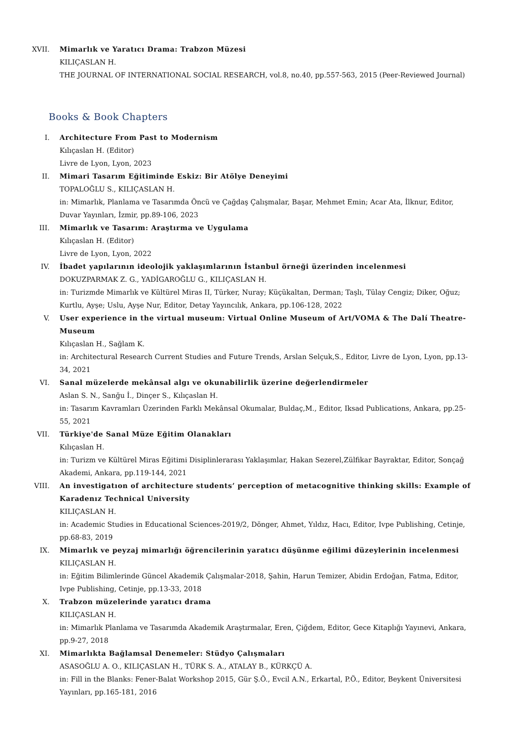XVII. Mimarlık ve Yaratıcı Drama: Trabzon Müzesi
KILIÇASLAN H.
THE JOURNAL OF INTERNATIONAL SOCIAL RESEARCH, vol.8, no.40, pp.557-563, 2015 (Peer-Reviewed Journal)
Books & Book Chapters
I. Architecture From Past to Modernism
Kılıçaslan H. (Editor)
Livre de Lyon, Lyon, 2023
II. Mimari Tasarım Eğitiminde Eskiz: Bir Atölye Deneyimi
TOPALOĞLU S., KILIÇASLAN H.
in: Mimarlık, Planlama ve Tasarımda Öncü ve Çağdaş Çalışmalar, Başar, Mehmet Emin; Acar Ata, İlknur, Editor, Duvar Yayınları, İzmir, pp.89-106, 2023
III. Mimarlık ve Tasarım: Araştırma ve Uygulama
Kılıçaslan H. (Editor)
Livre de Lyon, Lyon, 2022
IV. İbadet yapılarının ideolojik yaklaşımlarının İstanbul örneği üzerinden incelenmesi
DOKUZPARMAK Z. G., YADİGAROĞLU G., KILIÇASLAN H.
in: Turizmde Mimarlık ve Kültürel Miras II, Türker, Nuray; Küçükaltan, Derman; Taşlı, Tülay Cengiz; Diker, Oğuz; Kurtlu, Ayşe; Uslu, Ayşe Nur, Editor, Detay Yayıncılık, Ankara, pp.106-128, 2022
V. User experience in the virtual museum: Virtual Online Museum of Art/VOMA & The Dalí Theatre-Museum
Kılıçaslan H., Sağlam K.
in: Architectural Research Current Studies and Future Trends, Arslan Selçuk,S., Editor, Livre de Lyon, Lyon, pp.13-34, 2021
VI. Sanal müzelerde mekânsal algı ve okunabilirlik üzerine değerlendirmeler
Aslan S. N., Sanğu İ., Dinçer S., Kılıçaslan H.
in: Tasarım Kavramları Üzerinden Farklı Mekânsal Okumalar, Buldaç,M., Editor, Iksad Publications, Ankara, pp.25-55, 2021
VII. Türkiye'de Sanal Müze Eğitim Olanakları
Kılıçaslan H.
in: Turizm ve Kültürel Miras Eğitimi Disiplinlerarası Yaklaşımlar, Hakan Sezerel,Zülfikar Bayraktar, Editor, Sonçağ Akademi, Ankara, pp.119-144, 2021
VIII. An investigatıon of architecture students’ perception of metacognitive thinking skills: Example of Karadenız Technical University
KILIÇASLAN H.
in: Academic Studies in Educational Sciences-2019/2, Dönger, Ahmet, Yıldız, Hacı, Editor, Ivpe Publishing, Cetinje, pp.68-83, 2019
IX. Mimarlık ve peyzaj mimarlığı öğrencilerinin yaratıcı düşünme eğilimi düzeylerinin incelenmesi
KILIÇASLAN H.
in: Eğitim Bilimlerinde Güncel Akademik Çalışmalar-2018, Şahin, Harun Temizer, Abidin Erdoğan, Fatma, Editor, Ivpe Publishing, Cetinje, pp.13-33, 2018
X. Trabzon müzelerinde yaratıcı drama
KILIÇASLAN H.
in: Mimarlık Planlama ve Tasarımda Akademik Araştırmalar, Eren, Çiğdem, Editor, Gece Kitaplığı Yayınevi, Ankara, pp.9-27, 2018
XI. Mimarlıkta Bağlamsal Denemeler: Stüdyo Çalışmaları
ASASOĞLU A. O., KILIÇASLAN H., TÜRK S. A., ATALAY B., KÜRKÇÜ A.
in: Fill in the Blanks: Fener-Balat Workshop 2015, Gür Ş.Ö., Evcil A.N., Erkartal, P.Ö., Editor, Beykent Üniversitesi Yayınları, pp.165-181, 2016